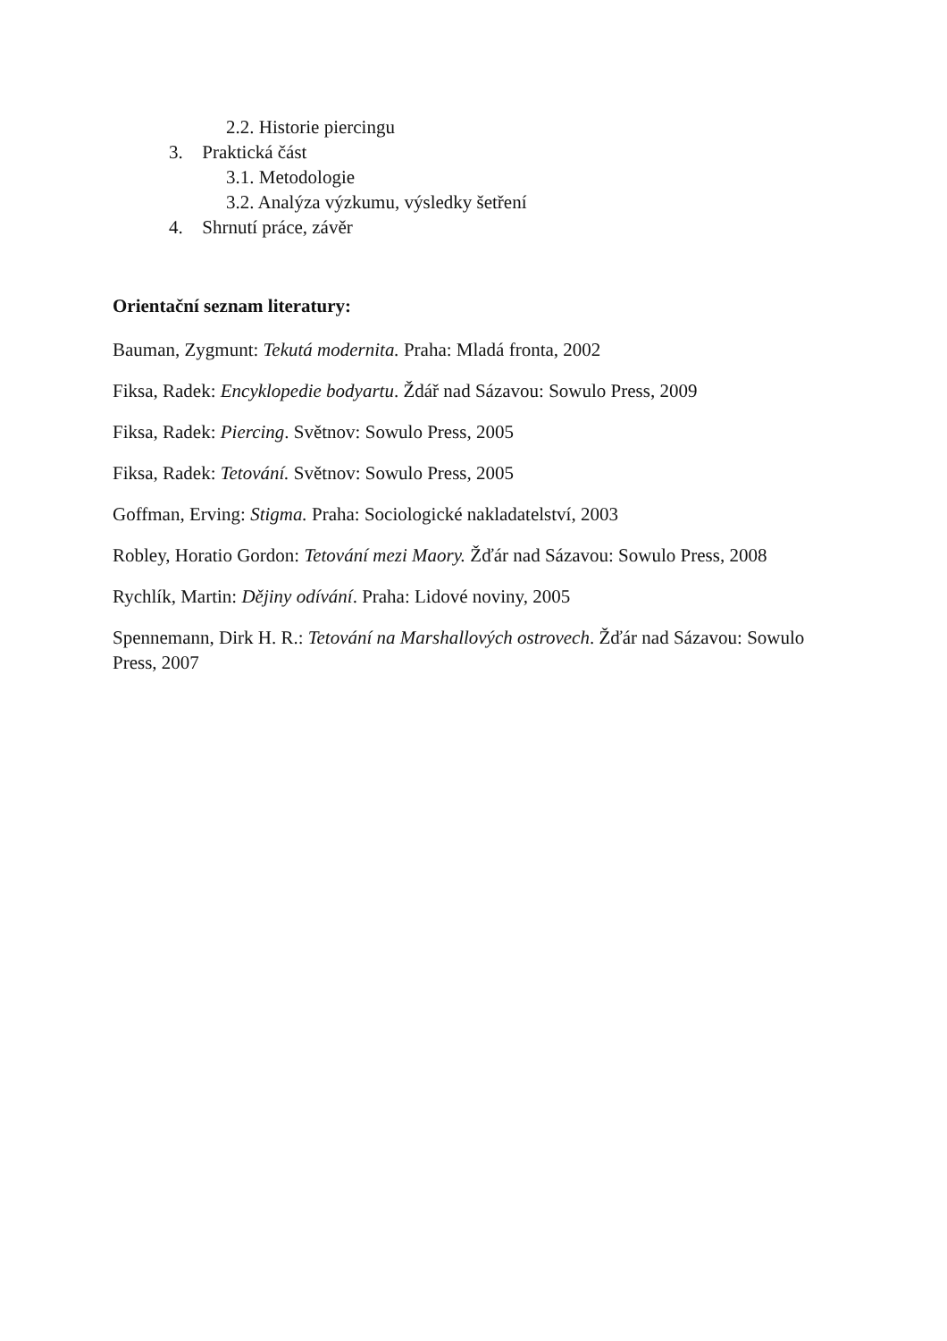2.2. Historie piercingu
3. Praktická část
3.1. Metodologie
3.2. Analýza výzkumu, výsledky šetření
4. Shrnutí práce, závěr
Orientační seznam literatury:
Bauman, Zygmunt: Tekutá modernita. Praha: Mladá fronta, 2002
Fiksa, Radek: Encyklopedie bodyartu. Ždář nad Sázavou: Sowulo Press, 2009
Fiksa, Radek: Piercing. Světnov: Sowulo Press, 2005
Fiksa, Radek: Tetování. Světnov: Sowulo Press, 2005
Goffman, Erving: Stigma. Praha: Sociologické nakladatelství, 2003
Robley, Horatio Gordon: Tetování mezi Maory. Žďár nad Sázavou: Sowulo Press, 2008
Rychlík, Martin: Dějiny odívání. Praha: Lidové noviny, 2005
Spennemann, Dirk H. R.: Tetování na Marshallových ostrovech. Žďár nad Sázavou: Sowulo Press, 2007